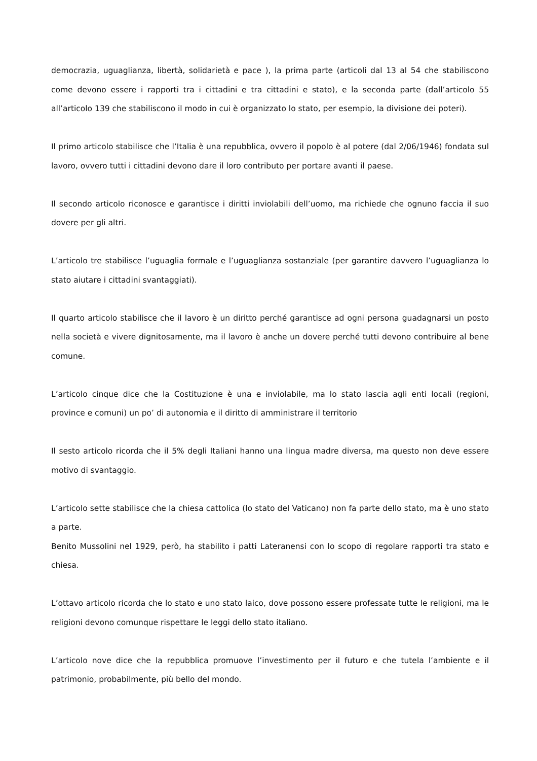democrazia, uguaglianza, libertà, solidarietà e pace ), la prima parte (articoli dal 13 al 54 che stabiliscono come devono essere i rapporti tra i cittadini e tra cittadini e stato), e la seconda parte (dall’articolo 55 all’articolo 139 che stabiliscono il modo in cui è organizzato lo stato, per esempio, la divisione dei poteri).
Il primo articolo stabilisce che l’Italia è una repubblica, ovvero il popolo è al potere (dal 2/06/1946) fondata sul lavoro, ovvero tutti i cittadini devono dare il loro contributo per portare avanti il paese.
Il secondo articolo riconosce e garantisce i diritti inviolabili dell’uomo, ma richiede che ognuno faccia il suo dovere per gli altri.
L’articolo tre stabilisce l’uguaglia formale e l’uguaglianza sostanziale (per garantire davvero l’uguaglianza lo stato aiutare i cittadini svantaggiati).
Il quarto articolo stabilisce che il lavoro è un diritto perché garantisce ad ogni persona guadagnarsi un posto nella società e vivere dignitosamente, ma il lavoro è anche un dovere perché tutti devono contribuire al bene comune.
L’articolo cinque dice che la Costituzione è una e inviolabile, ma lo stato lascia agli enti locali (regioni, province e comuni) un po’ di autonomia e il diritto di amministrare il territorio
Il sesto articolo ricorda che il 5% degli Italiani hanno una lingua madre diversa, ma questo non deve essere motivo di svantaggio.
L’articolo sette stabilisce che la chiesa cattolica (lo stato del Vaticano) non fa parte dello stato, ma è uno stato a parte.
Benito Mussolini nel 1929, però, ha stabilito i patti Lateranensi con lo scopo di regolare rapporti tra stato e chiesa.
L’ottavo articolo ricorda che lo stato e uno stato laico, dove possono essere professate tutte le religioni, ma le religioni devono comunque rispettare le leggi dello stato italiano.
L’articolo nove dice che la repubblica promuove l’investimento per il futuro e che tutela l’ambiente e il patrimonio, probabilmente, più bello del mondo.